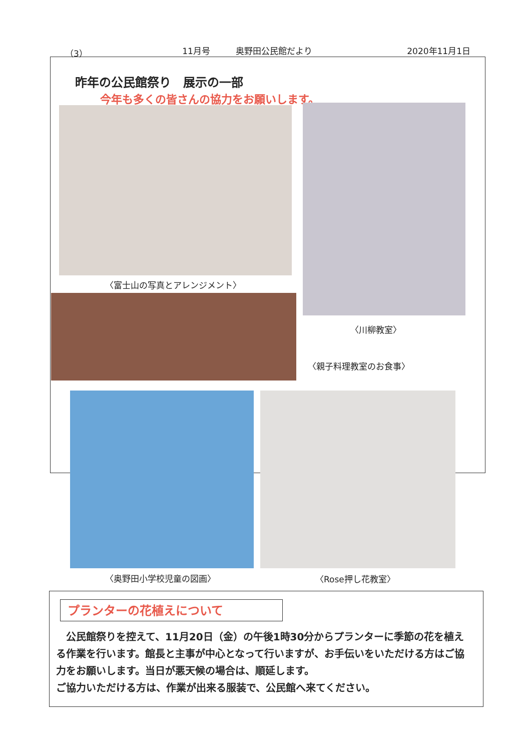（3） 11月号　　　奥野田公民館だより 2020年11月1日
昨年の公民館祭り　展示の一部
今年も多くの皆さんの協力をお願いします。
〈富士山の写真とアレンジメント〉
〈川柳教室〉
〈親子料理教室のお食事〉
〈奥野田小学校児童の図画〉 〈Rose押し花教室〉
プランターの花植えについて
　公民館祭りを控えて、11月20日（金）の午後1時30分からプランターに季節の花を植える作業を行います。館長と主事が中心となって行いますが、お手伝いをいただける方はご協力をお願いします。当日が悪天候の場合は、順延します。
ご協力いただける方は、作業が出来る服装で、公民館へ来てください。